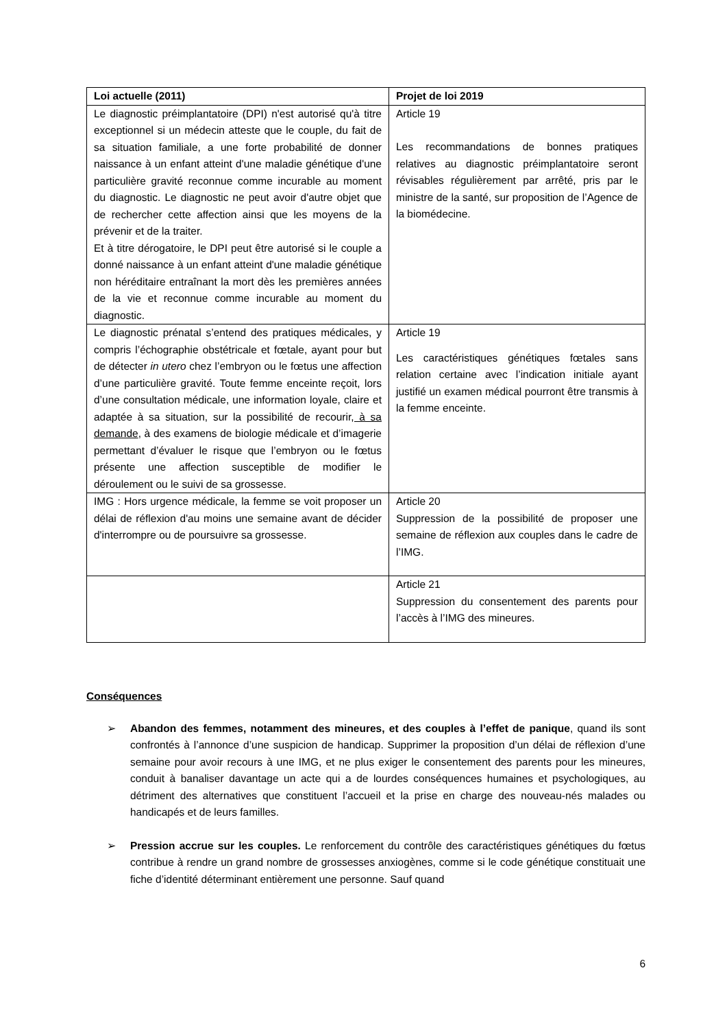| Loi actuelle (2011) | Projet de loi 2019 |
| --- | --- |
| Le diagnostic préimplantatoire (DPI) n'est autorisé qu'à titre exceptionnel si un médecin atteste que le couple, du fait de sa situation familiale, a une forte probabilité de donner naissance à un enfant atteint d'une maladie génétique d'une particulière gravité reconnue comme incurable au moment du diagnostic. Le diagnostic ne peut avoir d'autre objet que de rechercher cette affection ainsi que les moyens de la prévenir et de la traiter. Et à titre dérogatoire, le DPI peut être autorisé si le couple a donné naissance à un enfant atteint d'une maladie génétique non héréditaire entraînant la mort dès les premières années de la vie et reconnue comme incurable au moment du diagnostic. | Article 19 Les recommandations de bonnes pratiques relatives au diagnostic préimplantatoire seront révisables régulièrement par arrêté, pris par le ministre de la santé, sur proposition de l’Agence de la biomédecine. |
| Le diagnostic prénatal s’entend des pratiques médicales, y compris l’échographie obstétricale et fœtale, ayant pour but de détecter in utero chez l’embryon ou le fœtus une affection d’une particulière gravité. Toute femme enceinte reçoit, lors d’une consultation médicale, une information loyale, claire et adaptée à sa situation, sur la possibilité de recourir , à sa demande , à des examens de biologie médicale et d’imagerie permettant d’évaluer le risque que l’embryon ou le fœtus présente une affection susceptible de modifier le déroulement ou le suivi de sa grossesse. | Article 19 Les caractéristiques génétiques fœtales sans relation certaine avec l’indication initiale ayant justifié un examen médical pourront être transmis à la femme enceinte. |
| IMG : Hors urgence médicale, la femme se voit proposer un délai de réflexion d'au moins une semaine avant de décider d'interrompre ou de poursuivre sa grossesse. | Article 20 Suppression de la possibilité de proposer une semaine de réflexion aux couples dans le cadre de l’IMG. |
| | Article 21 Suppression du consentement des parents pour l’accès à l’IMG des mineures. |
Conséquences
➢ Abandon des femmes, notamment des mineures, et des couples à l’effet de panique, quand ils sont confrontés à l’annonce d’une suspicion de handicap. Supprimer la proposition d’un délai de réflexion d’une semaine pour avoir recours à une IMG, et ne plus exiger le consentement des parents pour les mineures, conduit à banaliser davantage un acte qui a de lourdes conséquences humaines et psychologiques, au détriment des alternatives que constituent l’accueil et la prise en charge des nouveau-nés malades ou handicapés et de leurs familles.
➢ Pression accrue sur les couples. Le renforcement du contrôle des caractéristiques génétiques du fœtus contribue à rendre un grand nombre de grossesses anxiogènes, comme si le code génétique constituait une fiche d’identité déterminant entièrement une personne. Sauf quand
6